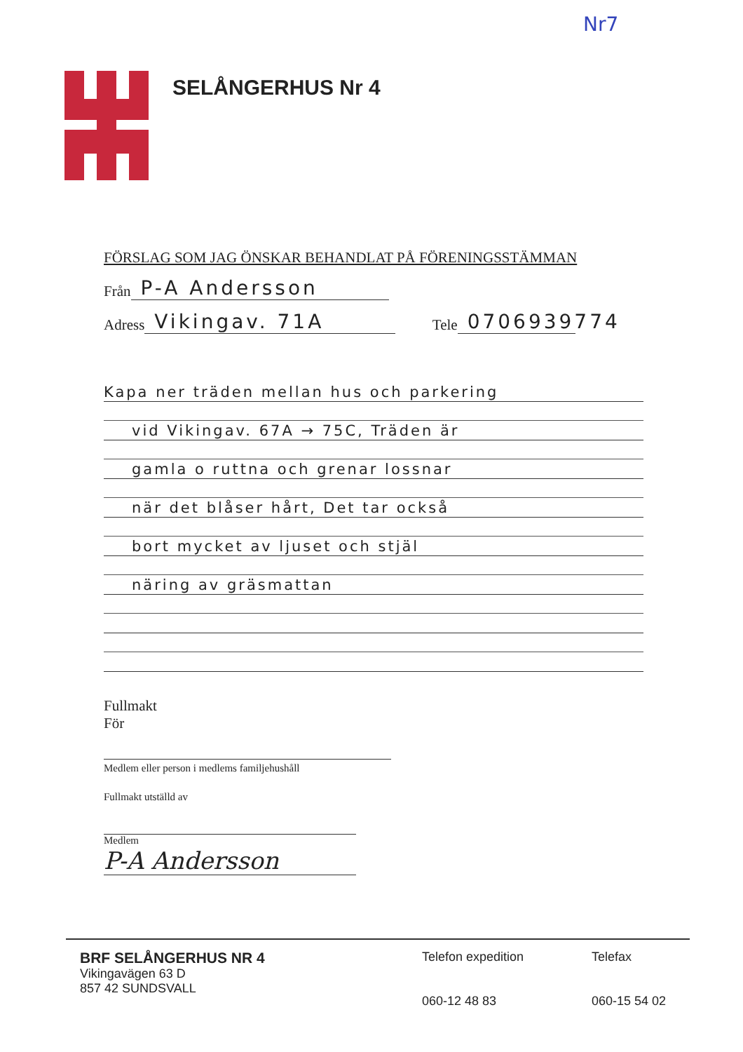Nr7
SELÅNGERHUS Nr 4
FÖRSLAG SOM JAG ÖNSKAR BEHANDLAT PÅ FÖRENINGSSTÄMMAN
Från P-A Andersson
Adress Vikingav. 71A Tele 0706939774
Kapa ner träden mellan hus och parkering
vid Vikingav. 67A → 75C, Träden är
gamla o ruttna och grenar lossnar
när det blåser hårt, Det tar också
bort mycket av ljuset och stjäl
näring av gräsmattan
Fullmakt
För
Medlem eller person i medlems familjehushåll
Fullmakt utställd av
Medlem
P-A Andersson
BRF SELÅNGERHUS NR 4
Vikingavägen 63 D
857 42 SUNDSVALL
Telefon expedition
060-12 48 83
Telefax
060-15 54 02